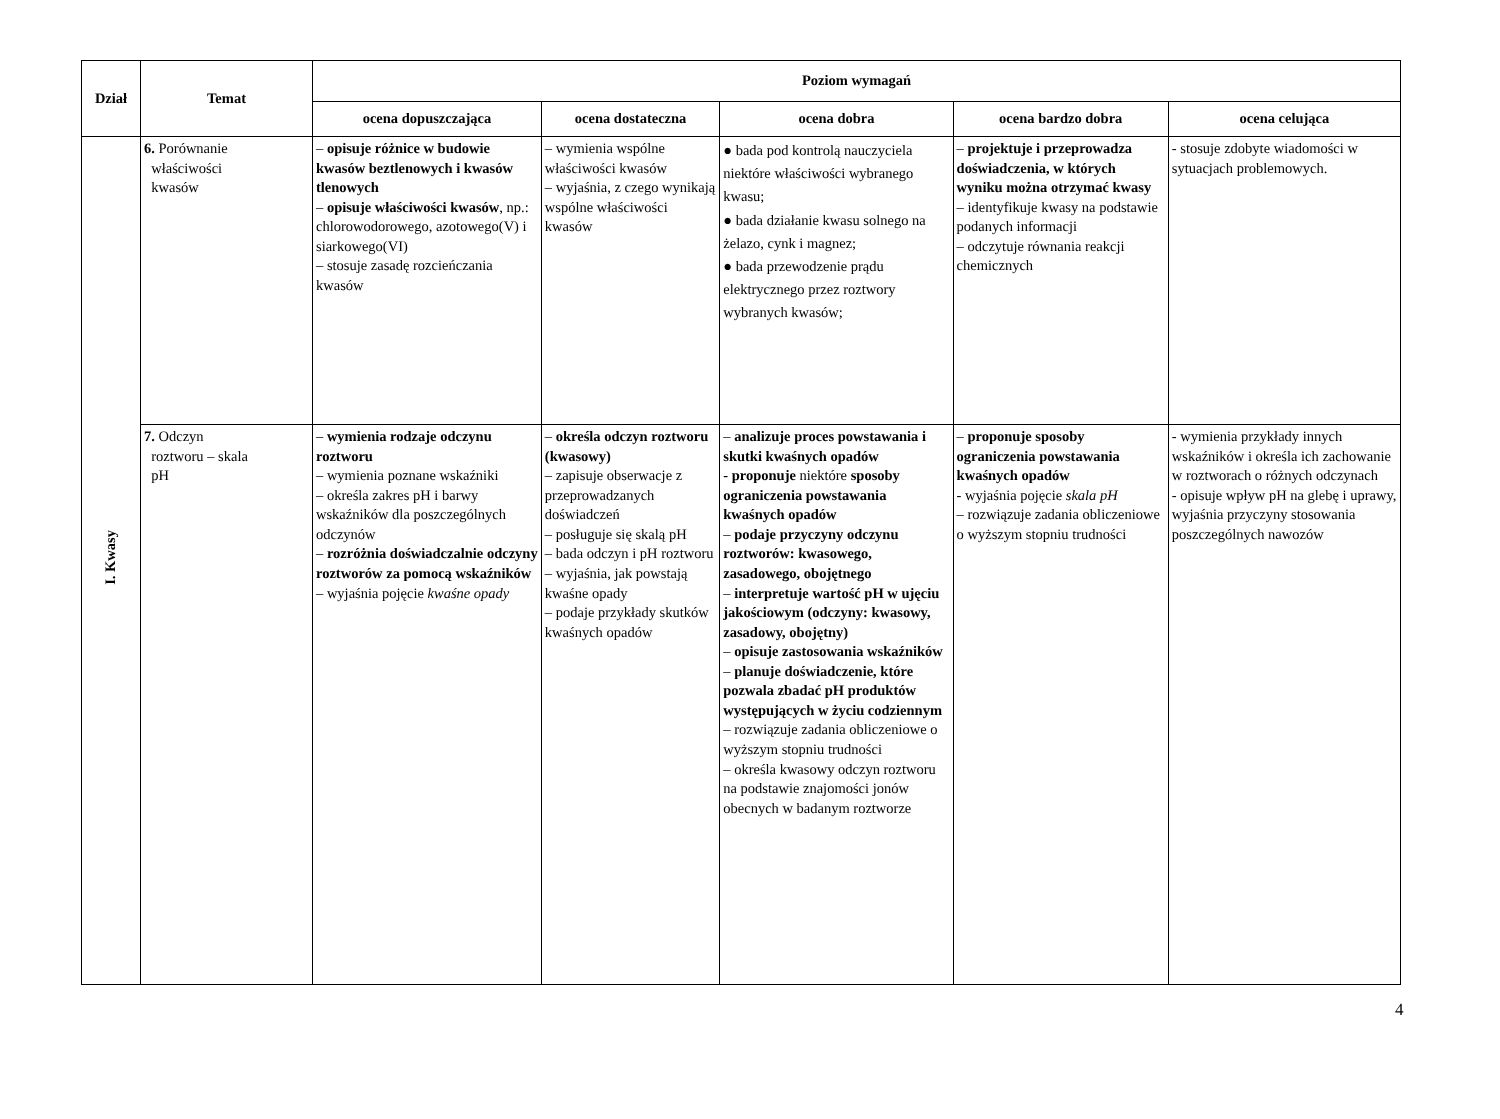| Dział | Temat | Poziom wymagań | | | | |
| --- | --- | --- | --- | --- | --- | --- |
| | | ocena dopuszczająca | ocena dostateczna | ocena dobra | ocena bardzo dobra | ocena celująca |
| I. Kwasy | 6. Porównanie właściwości kwasów | – opisuje różnice w budowie kwasów beztlenowych i kwasów tlenowych – opisuje właściwości kwasów , np.: chlorowodorowego, azotowego(V) i siarkowego(VI) – stosuje zasadę rozcieńczania kwasów | – wymienia wspólne właściwości kwasów – wyjaśnia, z czego wynikają wspólne właściwości kwasów | ● bada pod kontrolą nauczyciela niektóre właściwości wybranego kwasu; ● bada działanie kwasu solnego na żelazo, cynk i magnez; ● bada przewodzenie prądu elektrycznego przez roztwory wybranych kwasów; | – projektuje i przeprowadza doświadczenia, w których wyniku można otrzymać kwasy – identyfikuje kwasy na podstawie podanych informacji – odczytuje równania reakcji chemicznych | - stosuje zdobyte wiadomości w sytuacjach problemowych. |
| | 7. Odczyn roztworu – skala pH | – wymienia rodzaje odczynu roztworu – wymienia poznane wskaźniki – określa zakres pH i barwy wskaźników dla poszczególnych odczynów – rozróżnia doświadczalnie odczyny roztworów za pomocą wskaźników – wyjaśnia pojęcie kwaśne opady | – określa odczyn roztworu (kwasowy) – zapisuje obserwacje z przeprowadzanych doświadczeń – posługuje się skalą pH – bada odczyn i pH roztworu – wyjaśnia, jak powstają kwaśne opady – podaje przykłady skutków kwaśnych opadów | – analizuje proces powstawania i skutki kwaśnych opadów - proponuje niektóre sposoby ograniczenia powstawania kwaśnych opadów – podaje przyczyny odczynu roztworów: kwasowego, zasadowego, obojętnego – interpretuje wartość pH w ujęciu jakościowym (odczyny: kwasowy, zasadowy, obojętny) – opisuje zastosowania wskaźników – planuje doświadczenie, które pozwala zbadać pH produktów występujących w życiu codziennym – rozwiązuje zadania obliczeniowe o wyższym stopniu trudności – określa kwasowy odczyn roztworu na podstawie znajomości jonów obecnych w badanym roztworze | – proponuje sposoby ograniczenia powstawania kwaśnych opadów - wyjaśnia pojęcie skala pH – rozwiązuje zadania obliczeniowe o wyższym stopniu trudności | - wymienia przykłady innych wskaźników i określa ich zachowanie w roztworach o różnych odczynach - opisuje wpływ pH na glebę i uprawy, wyjaśnia przyczyny stosowania poszczególnych nawozów |
4